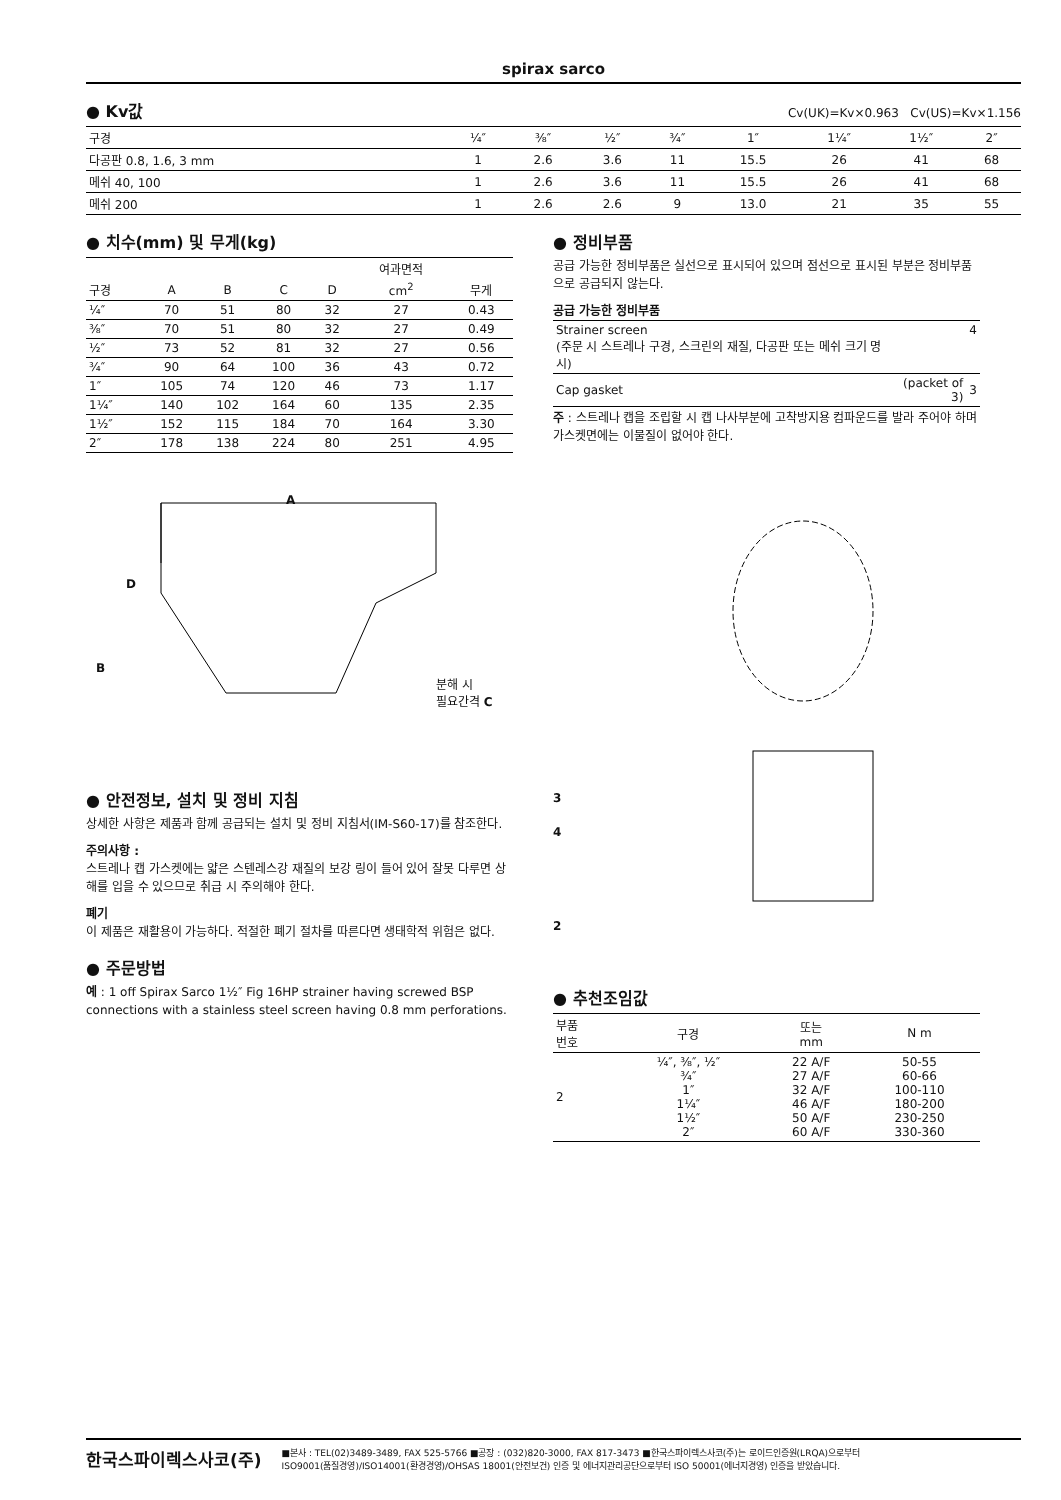spirax sarco
● Kv값
Cv(UK)=Kv×0.963 Cv(US)=Kv×1.156
| 구경 | ¼″ | ⅜″ | ½″ | ¾″ | 1″ | 1¼″ | 1½″ | 2″ |
| --- | --- | --- | --- | --- | --- | --- | --- | --- |
| 다공판 0.8, 1.6, 3 mm | 1 | 2.6 | 3.6 | 11 | 15.5 | 26 | 41 | 68 |
| 메쉬 40, 100 | 1 | 2.6 | 3.6 | 11 | 15.5 | 26 | 41 | 68 |
| 메쉬 200 | 1 | 2.6 | 2.6 | 9 | 13.0 | 21 | 35 | 55 |
● 치수(mm) 및 무게(kg)
| | | | | | 여과면적 | |
| --- | --- | --- | --- | --- | --- | --- |
| 구경 | A | B | C | D | cm<sup>2</sup> | 무게 |
| ¼″ | 70 | 51 | 80 | 32 | 27 | 0.43 |
| ⅜″ | 70 | 51 | 80 | 32 | 27 | 0.49 |
| ½″ | 73 | 52 | 81 | 32 | 27 | 0.56 |
| ¾″ | 90 | 64 | 100 | 36 | 43 | 0.72 |
| 1″ | 105 | 74 | 120 | 46 | 73 | 1.17 |
| 1¼″ | 140 | 102 | 164 | 60 | 135 | 2.35 |
| 1½″ | 152 | 115 | 184 | 70 | 164 | 3.30 |
| 2″ | 178 | 138 | 224 | 80 | 251 | 4.95 |
A
D
B
분해 시
필요간격 C
● 안전정보, 설치 및 정비 지침
상세한 사항은 제품과 함께 공급되는 설치 및 정비 지침서(IM-S60-17)를 참조한다.
주의사항 :
스트레나 캡 가스켓에는 얇은 스텐레스강 재질의 보강 링이 들어 있어 잘못 다루면 상해를 입을 수 있으므로 취급 시 주의해야 한다.
폐기
이 제품은 재활용이 가능하다. 적절한 폐기 절차를 따른다면 생태학적 위험은 없다.
● 주문방법
예 : 1 off Spirax Sarco 1½″ Fig 16HP strainer having screwed BSP connections with a stainless steel screen having 0.8 mm perforations.
● 정비부품
공급 가능한 정비부품은 실선으로 표시되어 있으며 점선으로 표시된 부분은 정비부품으로 공급되지 않는다.
공급 가능한 정비부품
| Strainer screen (주문 시 스트레나 구경, 스크린의 재질, 다공판 또는 메쉬 크기 명시) | | 4 |
| Cap gasket | (packet of 3) | 3 |
주 : 스트레나 캡을 조립할 시 캡 나사부분에 고착방지용 컴파운드를 발라 주어야 하며 가스켓면에는 이물질이 없어야 한다.
3
4
2
● 추천조임값
| 부품 번호 | 구경 | 또는 mm | N m |
| --- | --- | --- | --- |
| 2 | ¼″, ⅜″, ½″ ¾″ 1″ 1¼″ 1½″ 2″ | 22 A/F 27 A/F 32 A/F 46 A/F 50 A/F 60 A/F | 50-55 60-66 100-110 180-200 230-250 330-360 |
한국스파이렉스사코(주)
■본사 : TEL(02)3489-3489, FAX 525-5766 ■공장 : (032)820-3000, FAX 817-3473 ■한국스파이렉스사코(주)는 로이드인증원(LRQA)으로부터
ISO9001(품질경영)/ISO14001(환경경영)/OHSAS 18001(안전보건) 인증 및 에너지관리공단으로부터 ISO 50001(에너지경영) 인증을 받았습니다.